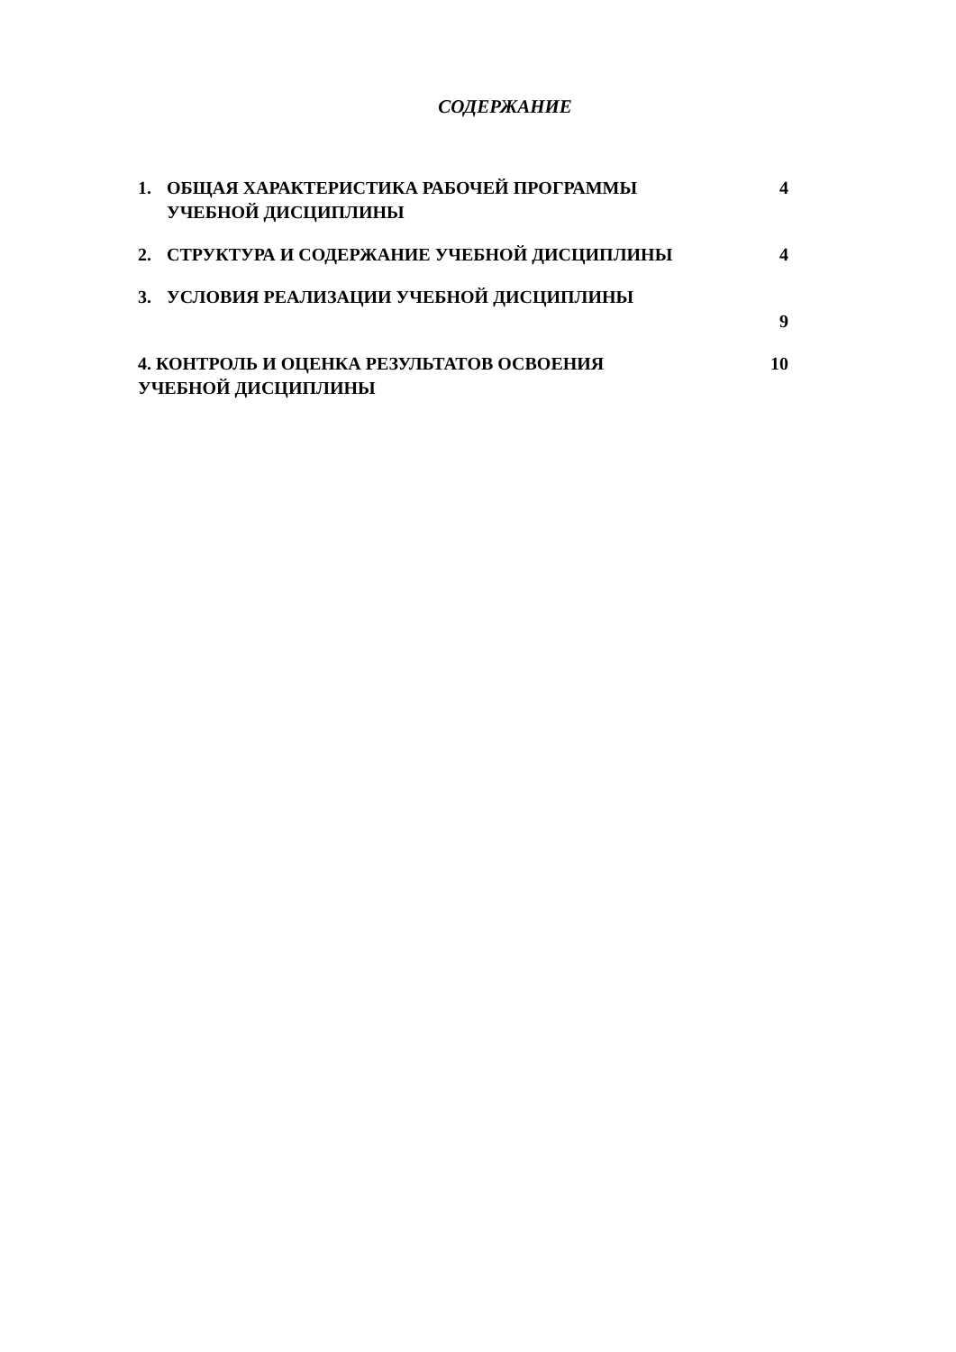СОДЕРЖАНИЕ
1. ОБЩАЯ ХАРАКТЕРИСТИКА РАБОЧЕЙ ПРОГРАММЫ УЧЕБНОЙ ДИСЦИПЛИНЫ 4
2. СТРУКТУРА И СОДЕРЖАНИЕ УЧЕБНОЙ ДИСЦИПЛИНЫ 4
3. УСЛОВИЯ РЕАЛИЗАЦИИ УЧЕБНОЙ ДИСЦИПЛИНЫ 9
4. КОНТРОЛЬ И ОЦЕНКА РЕЗУЛЬТАТОВ ОСВОЕНИЯ УЧЕБНОЙ ДИСЦИПЛИНЫ 10